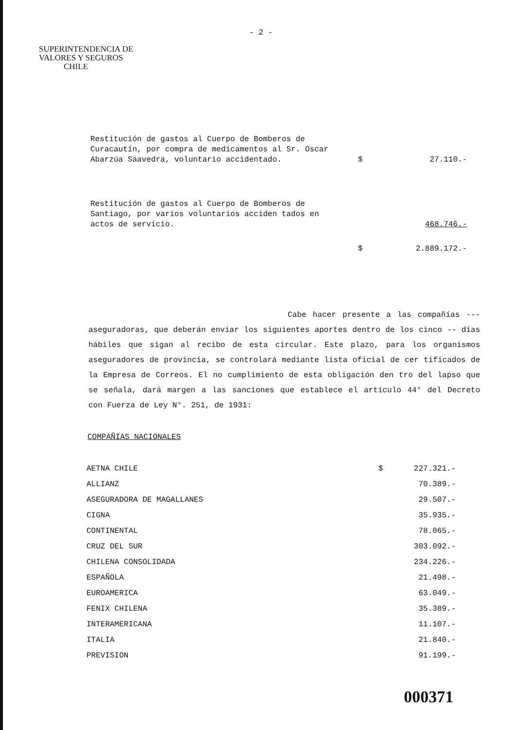- 2 -
SUPERINTENDENCIA DE
VALORES Y SEGUROS
CHILE
| Restitución de gastos al Cuerpo de Bomberos de Curacautín, por compra de medicamentos al Sr. Oscar Abarzúa Saavedra, voluntario accidentado. | $ | 27.110.- |
| Restitución de gastos al Cuerpo de Bomberos de Santiago, por varios voluntarios acciden tados en actos de servicio. | | 468.746.- |
| | $ | 2.889.172.- |
Cabe hacer presente a las compañías --- aseguradoras, que deberán enviar los siguientes aportes dentro de los cinco -- días hábiles que sigan al recibo de esta circular. Este plazo, para los organismos aseguradores de provincia, se controlará mediante lista oficial de cer tificados de la Empresa de Correos. El no cumplimiento de esta obligación den tro del lapso que se señala, dará margen a las sanciones que establece el artículo 44° del Decreto con Fuerza de Ley N°. 251, de 1931:
COMPAÑIAS NACIONALES
| AETNA CHILE | $ | 227.321.- |
| ALLIANZ | | 70.389.- |
| ASEGURADORA DE MAGALLANES | | 29.507.- |
| CIGNA | | 35.935.- |
| CONTINENTAL | | 78.065.- |
| CRUZ DEL SUR | | 303.092.- |
| CHILENA CONSOLIDADA | | 234.226.- |
| ESPAÑOLA | | 21.498.- |
| EUROAMERICA | | 63.049.- |
| FENIX CHILENA | | 35.389.- |
| INTERAMERICANA | | 11.107.- |
| ITALIA | | 21.840.- |
| PREVISION | | 91.199.- |
000371